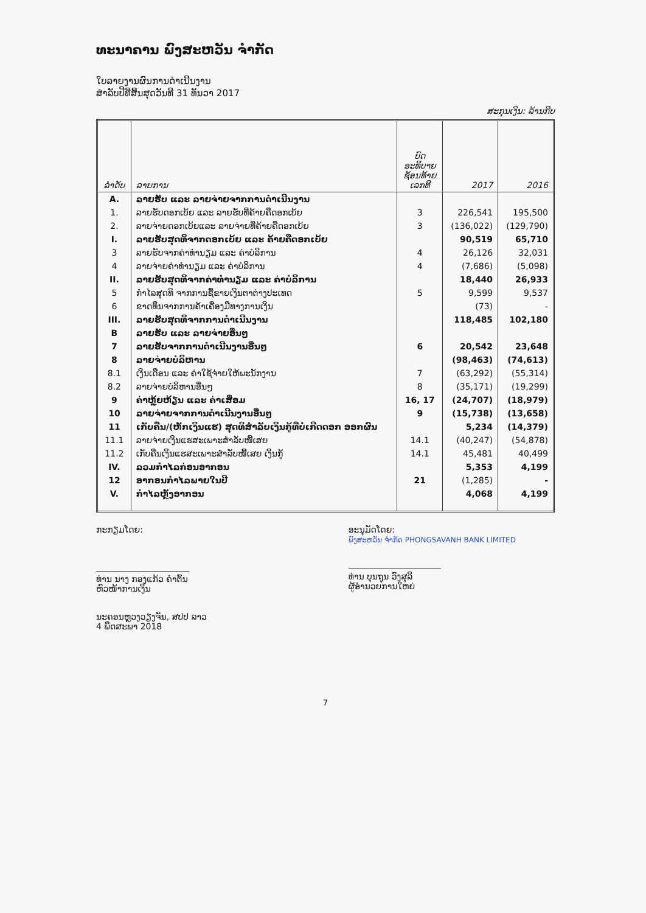ທະນາຄານ ພົງສະຫວັນ ຈຳກັດ
ໃບລາຍງານຜົນການດຳເນີນງານ
ສຳລັບປີທີ່ສິ້ນສຸດວັນທີ 31 ທັນວາ 2017
ສະກຸນເງິນ: ລ້ານກີບ
| ລຳດັບ | ລາຍການ | ບົດ ອະທິບາຍ ຊ້ອນທ້າຍ ເລກທີ | 2017 | 2016 |
| --- | --- | --- | --- | --- |
| A. | ລາຍຮັບ ແລະ ລາຍຈ່າຍຈາກການດຳເນີນງານ | | | |
| 1. | ລາຍຮັບດອກເບ້ຍ ແລະ ລາຍຮັບທີ່ຄ້າຍຄືດອກເບ້ຍ | 3 | 226,541 | 195,500 |
| 2. | ລາຍຈ່າຍດອກເບ້ຍແລະ ລາຍຈ່າຍທີ່ຄ້າຍຄືດອກເບ້ຍ | 3 | (136,022) | (129,790) |
| I. | ລາຍຮັບສຸດທິຈາກດອກເບ້ຍ ແລະ ຄ້າຍຄືດອກເບ້ຍ | | 90,519 | 65,710 |
| 3 | ລາຍຮັບຈາກຄ່າທຳນຽມ ແລະ ຄ່າບໍລິການ | 4 | 26,126 | 32,031 |
| 4 | ລາຍຈ່າຍຄ່າທຳນຽມ ແລະ ຄ່າບໍລິການ | 4 | (7,686) | (5,098) |
| II. | ລາຍຮັບສຸດທິຈາກຄ່າທຳນຽມ ແລະ ຄ່າບໍລິການ | | 18,440 | 26,933 |
| 5 | ກຳໄລສຸດທິ ຈາກການຊື້ຂາຍເງິນຕາຕ່າງປະເທດ | 5 | 9,599 | 9,537 |
| 6 | ຂາດທຶນຈາກການຄ້າເຄື່ອງມືທາງການເງິນ | | (73) | - |
| III. | ລາຍຮັບສຸດທິຈາກການດຳເນີນງານ | | 118,485 | 102,180 |
| B | ລາຍຮັບ ແລະ ລາຍຈ່າຍອື່ນໆ | | | |
| 7 | ລາຍຮັບຈາກການດຳເນີນງານອື່ນໆ | 6 | 20,542 | 23,648 |
| 8 | ລາຍຈ່າຍບໍລິຫານ | | (98,463) | (74,613) |
| 8.1 | ເງິນເດືອນ ແລະ ຄ່າໃຊ້ຈ່າຍໃຫ້ພະນັກງານ | 7 | (63,292) | (55,314) |
| 8.2 | ລາຍຈ່າຍບໍລິຫານອື່ນໆ | 8 | (35,171) | (19,299) |
| 9 | ຄ່າຫຼຸ້ຍຫ້ຽນ ແລະ ຄ່າເສື່ອມ | 16, 17 | (24,707) | (18,979) |
| 10 | ລາຍຈ່າຍຈາກການດຳເນີນງານອື່ນໆ | 9 | (15,738) | (13,658) |
| 11 | ເກັບຄືນ/(ຫັກເງິນແຮ) ສຸດທິສຳລັບເງິນກູ້ທີ່ບໍ່ເກີດດອກ ອອກຜົນ | | 5,234 | (14,379) |
| 11.1 | ລາຍຈ່າຍເງິນແຮສະເພາະສຳລັບໜີ້ເສຍ | 14.1 | (40,247) | (54,878) |
| 11.2 | ເກັບຄືນເງິນແຮສະເພາະສຳລັບໜີ້ເສຍ ເງິນກູ້ | 14.1 | 45,481 | 40,499 |
| IV. | ລວມກຳໄລກ່ອນອາກອນ | | 5,353 | 4,199 |
| 12 | ອາກອນກຳໄລພາຍໃນປີ | 21 | (1,285) | - |
| V. | ກຳໄລຫຼັງອາກອນ | | 4,068 | 4,199 |
ກະກຽມໂດຍ:
ທ່ານ ນາງ ກອງແກ້ວ ຄຳຕົ້ນ
ຫົວໜ້າການເງິນ
ອະນຸມັດໂດຍ:
ພົງສະຫວັນ ຈຳກັດ PHONGSAVANH BANK LIMITED
ທ່ານ ບຸນຖຸນ ວົງສຸລິ
ຜູ້ອຳນວຍການໃຫຍ່
ນະຄອນຫຼວງວຽງຈັນ, ສປປ ລາວ
4 ພຶດສະພາ 2018
7